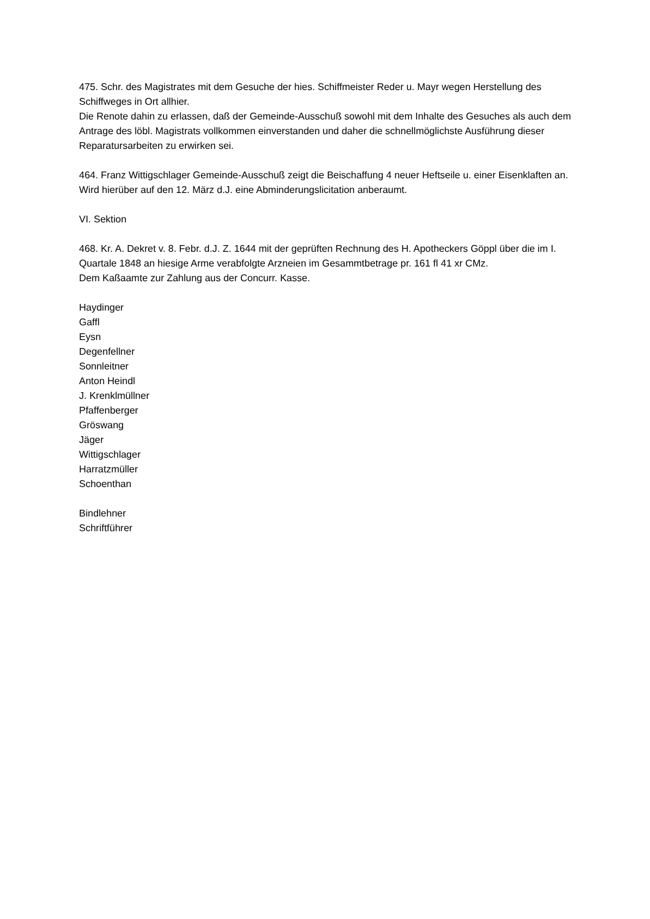475. Schr. des Magistrates mit dem Gesuche der hies. Schiffmeister Reder u. Mayr wegen Herstellung des Schiffweges in Ort allhier.
Die Renote dahin zu erlassen, daß der Gemeinde-Ausschuß sowohl mit dem Inhalte des Gesuches als auch dem Antrage des löbl. Magistrats vollkommen einverstanden und daher die schnellmöglichste Ausführung dieser Reparatursarbeiten zu erwirken sei.
464. Franz Wittigschlager Gemeinde-Ausschuß zeigt die Beischaffung 4 neuer Heftseile u. einer Eisenklaften an.
Wird hierüber auf den 12. März d.J. eine Abminderungslicitation anberaumt.
VI. Sektion
468. Kr. A. Dekret v. 8. Febr. d.J. Z. 1644 mit der geprüften Rechnung des H. Apotheckers Göppl über die im I. Quartale 1848 an hiesige Arme verabfolgte Arzneien im Gesammtbetrage pr. 161 fl 41 xr CMz.
Dem Kaßaamte zur Zahlung aus der Concurr. Kasse.
Haydinger
Gaffl
Eysn
Degenfellner
Sonnleitner
Anton Heindl
J. Krenklmüllner
Pfaffenberger
Gröswang
Jäger
Wittigschlager
Harratzmüller
Schoenthan
Bindlehner
Schriftführer